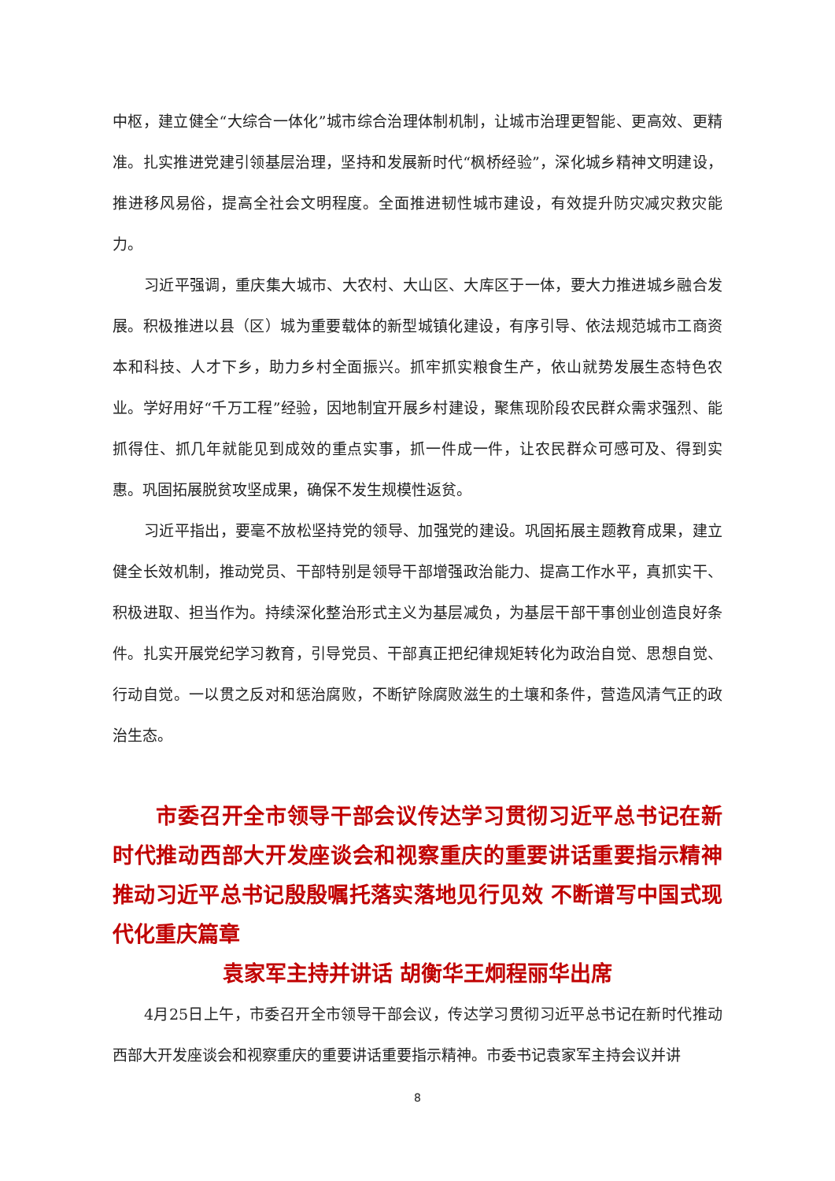中枢，建立健全“大综合一体化”城市综合治理体制机制，让城市治理更智能、更高效、更精准。扎实推进党建引领基层治理，坚持和发展新时代“枫桥经验”，深化城乡精神文明建设，推进移风易俗，提高全社会文明程度。全面推进韧性城市建设，有效提升防灾减灾救灾能力。
习近平强调，重庆集大城市、大农村、大山区、大库区于一体，要大力推进城乡融合发展。积极推进以县（区）城为重要载体的新型城镇化建设，有序引导、依法规范城市工商资本和科技、人才下乡，助力乡村全面振兴。抓牢抓实粮食生产，依山就势发展生态特色农业。学好用好“千万工程”经验，因地制宜开展乡村建设，聚焦现阶段农民群众需求强烈、能抓得住、抓几年就能见到成效的重点实事，抓一件成一件，让农民群众可感可及、得到实惠。巩固拓展脱贫攻坚成果，确保不发生规模性返贫。
习近平指出，要毫不放松坚持党的领导、加强党的建设。巩固拓展主题教育成果，建立健全长效机制，推动党员、干部特别是领导干部增强政治能力、提高工作水平，真抓实干、积极进取、担当作为。持续深化整治形式主义为基层减负，为基层干部干事创业创造良好条件。扎实开展党纪学习教育，引导党员、干部真正把纪律规矩转化为政治自觉、思想自觉、行动自觉。一以贯之反对和惩治腐败，不断铲除腐败滋生的土壤和条件，营造风清气正的政治生态。
　　市委召开全市领导干部会议传达学习贯彻习近平总书记在新时代推动西部大开发座谈会和视察重庆的重要讲话重要指示精神 推动习近平总书记殷殷嘱托落实落地见行见效 不断谱写中国式现代化重庆篇章
袁家军主持并讲话 胡衡华王炯程丽华出席
4月25日上午，市委召开全市领导干部会议，传达学习贯彻习近平总书记在新时代推动西部大开发座谈会和视察重庆的重要讲话重要指示精神。市委书记袁家军主持会议并讲
8